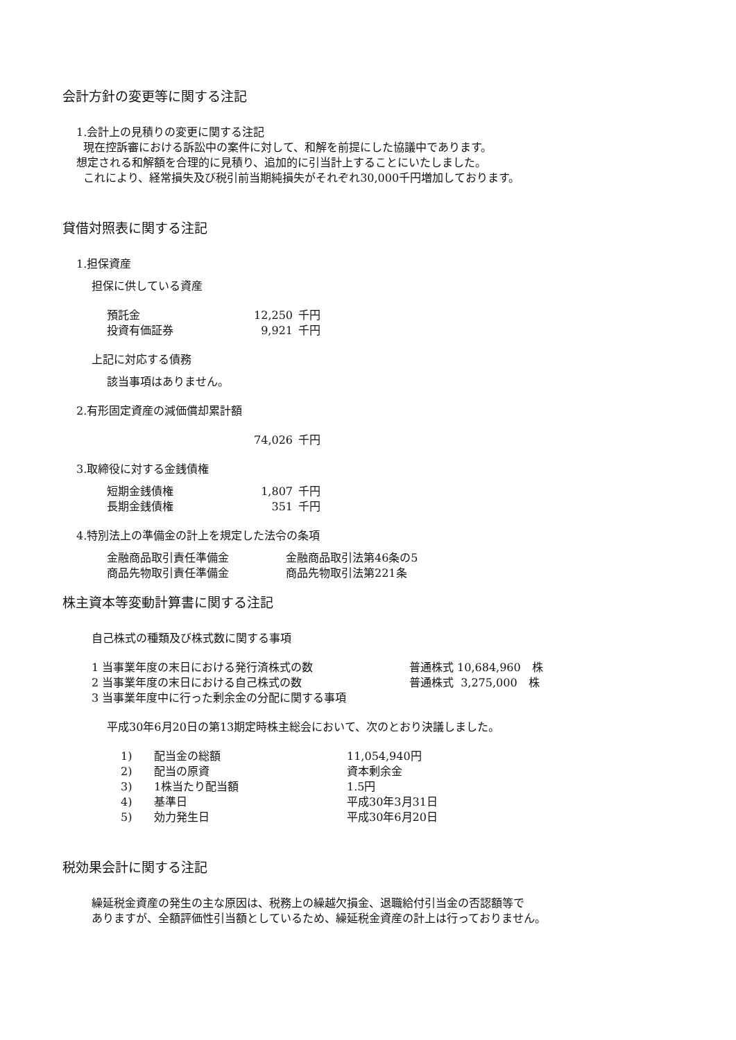会計方針の変更等に関する注記
1.会計上の見積りの変更に関する注記
現在控訴審における訴訟中の案件に対して、和解を前提にした協議中であります。
想定される和解額を合理的に見積り、追加的に引当計上することにいたしました。
これにより、経常損失及び税引前当期純損失がそれぞれ30,000千円増加しております。
貸借対照表に関する注記
1.担保資産
担保に供している資産
| 預託金 | 12,250 | 千円 |
| 投資有価証券 | 9,921 | 千円 |
上記に対応する債務
該当事項はありません。
2.有形固定資産の減価償却累計額
| | 74,026 | 千円 |
3.取締役に対する金銭債権
| 短期金銭債権 | 1,807 | 千円 |
| 長期金銭債権 | 351 | 千円 |
4.特別法上の準備金の計上を規定した法令の条項
| 金融商品取引責任準備金 | 金融商品取引法第46条の5 |
| 商品先物取引責任準備金 | 商品先物取引法第221条 |
株主資本等変動計算書に関する注記
自己株式の種類及び株式数に関する事項
| 1 当事業年度の末日における発行済株式の数 | 普通株式 10,684,960 株 |
| 2 当事業年度の末日における自己株式の数 | 普通株式 3,275,000 株 |
| 3 当事業年度中に行った剰余金の分配に関する事項 | |
平成30年6月20日の第13期定時株主総会において、次のとおり決議しました。
| 1) | 配当金の総額 | 11,054,940円 |
| 2) | 配当の原資 | 資本剰余金 |
| 3) | 1株当たり配当額 | 1.5円 |
| 4) | 基準日 | 平成30年3月31日 |
| 5) | 効力発生日 | 平成30年6月20日 |
税効果会計に関する注記
繰延税金資産の発生の主な原因は、税務上の繰越欠損金、退職給付引当金の否認額等で
ありますが、全額評価性引当額としているため、繰延税金資産の計上は行っておりません。